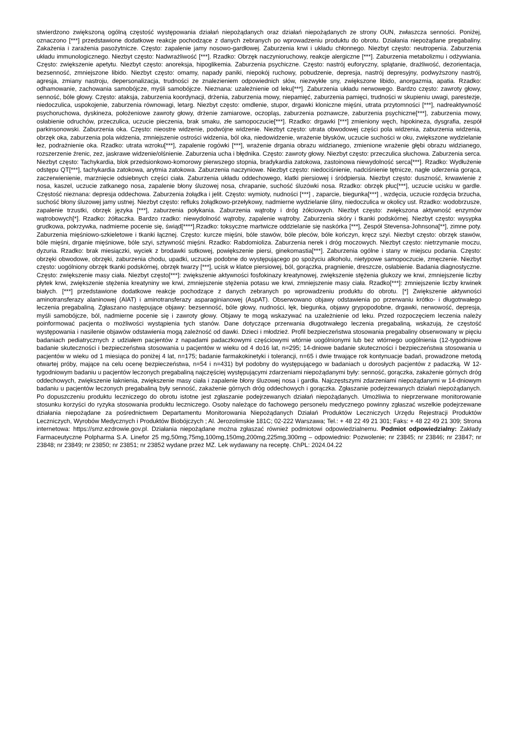stwierdzono zwiększoną ogólną częstość występowania działań niepożądanych oraz działań niepożądanych ze strony OUN, zwłaszcza senności. Poniżej, oznaczono [***] przedstawione dodatkowe reakcje pochodzące z danych zebranych po wprowadzeniu produktu do obrotu. Działania niepożądane pregabaliny. Zakażenia i zarażenia pasożytnicze. Często: zapalenie jamy nosowo-gardłowej. Zaburzenia krwi i układu chłonnego. Niezbyt często: neutropenia. Zaburzenia układu immunologicznego. Niezbyt często: Nadwrażliwość [***]. Rzadko: Obrzęk naczynioruchowy, reakcje alergiczne [***]. Zaburzenia metabolizmu i odżywiania. Często: zwiększenie apetytu. Niezbyt często: anoreksja, hipoglikemia. Zaburzenia psychiczne. Często: nastrój euforyczny, splątanie, drażliwość, dezorientacja, bezsenność, zmniejszone libido. Niezbyt często: omamy, napady paniki, niepokój ruchowy, pobudzenie, depresja, nastrój depresyjny, podwyższony nastrój, agresja, zmiany nastroju, depersonalizacja, trudności ze znalezieniem odpowiednich słów, niezwykłe sny, zwiększone libido, anorgazmia, apatia. Rzadko: odhamowanie, zachowania samobójcze, myśli samobójcze. Nieznana: uzależnienie od leku[***]. Zaburzenia układu nerwowego. Bardzo często: zawroty głowy, senność, bóle głowy. Często: ataksja, zaburzenia koordynacji, drżenia, zaburzenia mowy, niepamięć, zaburzenia pamięci, trudności w skupieniu uwagi, parestezje, niedoczulica, uspokojenie, zaburzenia równowagi, letarg. Niezbyt często: omdlenie, stupor, drgawki kloniczne mięśni, utrata przytomności [***], nadreaktywność psychoruchowa, dyskineza, położeniowe zawroty głowy, drżenie zamiarowe, oczopląs, zaburzenia poznawcze, zaburzenia psychiczne[***], zaburzenia mowy, osłabienie odruchów, przeczulica, uczucie pieczenia, brak smaku, złe samopoczucie[***]. Rzadko: drgawki [***] zmieniony węch, hipokineza, dysgrafia, zespół parkinsonowski. Zaburzenia oka. Często: nieostre widzenie, podwójne widzenie. Niezbyt często: utrata obwodowej części pola widzenia, zaburzenia widzenia, obrzęk oka, zaburzenia pola widzenia, zmniejszenie ostrości widzenia, ból oka, niedowidzenie, wrażenie błysków, uczucie suchości w oku, zwiększone wydzielanie łez, podrażnienie oka. Rzadko: utrata wzroku[***], zapalenie rogówki [***], wrażenie drgania obrazu widzianego, zmienione wrażenie głębi obrazu widzianego, rozszerzenie źrenic, zez, jaskrawe widzenie/olśnienie. Zaburzenia ucha i błędnika. Często: zawroty głowy. Niezbyt często: przeczulica słuchowa. Zaburzenia serca. Niezbyt często: Tachykardia, blok przedsionkowo-komorowy pierwszego stopnia, bradykardia zatokowa, zastoinowa niewydolność serca[***]. Rzadko: Wydłużenie odstępu QT[***], tachykardia zatokowa, arytmia zatokowa. Zaburzenia naczyniowe. Niezbyt często: niedociśnienie, nadciśnienie tętnicze, nagłe uderzenia gorąca, zaczerwienienie, marznięcie odsiebnych części ciała. Zaburzenia układu oddechowego, klatki piersiowej i śródpiersia. Niezbyt często: duszność, krwawienie z nosa, kaszel, uczucie zatkanego nosa, zapalenie błony śluzowej nosa, chrapanie, suchość śluzówki nosa. Rzadko: obrzęk płuc[***], uczucie ucisku w gardle. Częstość nieznana: depresja oddechowa. Zaburzenia żołądka i jelit. Często: wymioty, nudności [***] , zaparcie, biegunka[***] , wzdęcia, uczucie rozdęcia brzucha, suchość błony śluzowej jamy ustnej. Niezbyt często: refluks żołądkowo-przełykowy, nadmierne wydzielanie śliny, niedoczulica w okolicy ust. Rzadko: wodobrzusze, zapalenie trzustki, obrzęk języka [***], zaburzenia połykania. Zaburzenia wątroby i dróg żółciowych. Niezbyt często: zwiększona aktywność enzymów wątrobowych[*]. Rzadko: żółtaczka. Bardzo rzadko: niewydolność wątroby, zapalenie wątroby. Zaburzenia skóry i tkanki podskórnej. Niezbyt często: wysypka grudkowa, pokrzywka, nadmierne pocenie się, świąd[****].Rzadko: toksyczne martwicze oddzielanie się naskórka [***], Zespół Stevensa-Johnsona[**], zimne poty. Zaburzenia mięśniowo-szkieletowe i tkanki łącznej. Często: kurcze mięśni, bóle stawów, bóle pleców, bóle kończyn, kręcz szyi. Niezbyt często: obrzęk stawów, bóle mięśni, drganie mięśniowe, bóle szyi, sztywność mięśni. Rzadko: Rabdomioliza. Zaburzenia nerek i dróg moczowych. Niezbyt często: nietrzymanie moczu, dyzuria. Rzadko: brak miesiączki, wyciek z brodawki sutkowej, powiększenie piersi, ginekomastia[***]. Zaburzenia ogólne i stany w miejscu podania. Często: obrzęki obwodowe, obrzęki, zaburzenia chodu, upadki, uczucie podobne do występującego po spożyciu alkoholu, nietypowe samopoczucie, zmęczenie. Niezbyt często: uogólniony obrzęk tkanki podskórnej, obrzęk twarzy [***], ucisk w klatce piersiowej, ból, gorączka, pragnienie, dreszcze, osłabienie. Badania diagnostyczne. Często: zwiększenie masy ciała. Niezbyt często[***]: zwiększenie aktywności fosfokinazy kreatynowej, zwiększenie stężenia glukozy we krwi, zmniejszenie liczby płytek krwi, zwiększenie stężenia kreatyniny we krwi, zmniejszenie stężenia potasu we krwi, zmniejszenie masy ciała. Rzadko[***]: zmniejszenie liczby krwinek białych. [***] przedstawione dodatkowe reakcje pochodzące z danych zebranych po wprowadzeniu produktu do obrotu. [*] Zwiększenie aktywności aminotransferazy alaninowej (AlAT) i aminotransferazy asparaginianowej (AspAT). Obserwowano objawy odstawienia po przerwaniu krótko- i długotrwałego leczenia pregabaliną. Zgłaszano następujące objawy: bezsenność, bóle głowy, nudności, lęk, biegunka, objawy grypopodobne, drgawki, nerwowość, depresja, myśli samobójcze, ból, nadmierne pocenie się i zawroty głowy. Objawy te mogą wskazywać na uzależnienie od leku. Przed rozpoczęciem leczenia należy poinformować pacjenta o możliwości wystąpienia tych stanów. Dane dotyczące przerwania długotrwałego leczenia pregabaliną, wskazują, że częstość występowania i nasilenie objawów odstawienia mogą zależność od dawki. Dzieci i młodzież. Profil bezpieczeństwa stosowania pregabaliny obserwowany w pięciu badaniach pediatrycznych z udziałem pacjentów z napadami padaczkowymi częściowymi wtórnie uogólnionymi lub bez wtórnego uogólnienia (12-tygodniowe badanie skuteczności i bezpieczeństwa stosowania u pacjentów w wieku od 4 do16 lat, n=295; 14-dniowe badanie skuteczności i bezpieczeństwa stosowania u pacjentów w wieku od 1 miesiąca do poniżej 4 lat, n=175; badanie farmakokinetyki i tolerancji, n=65 i dwie trwające rok kontynuacje badań, prowadzone metodą otwartej próby, mające na celu ocenę bezpieczeństwa, n=54 i n=431) był podobny do występującego w badaniach u dorosłych pacjentów z padaczką. W 12-tygodniowym badaniu u pacjentów leczonych pregabaliną najczęściej występującymi zdarzeniami niepożądanymi były: senność, gorączka, zakażenie górnych dróg oddechowych, zwiększenie łaknienia, zwiększenie masy ciała i zapalenie błony śluzowej nosa i gardła. Najczęstszymi zdarzeniami niepożądanymi w 14-dniowym badaniu u pacjentów leczonych pregabaliną były senność, zakażenie górnych dróg oddechowych i gorączka. Zgłaszanie podejrzewanych działań niepożądanych. Po dopuszczeniu produktu leczniczego do obrotu istotne jest zgłaszanie podejrzewanych działań niepożądanych. Umożliwia to nieprzerwane monitorowanie stosunku korzyści do ryzyka stosowania produktu leczniczego. Osoby należące do fachowego personelu medycznego powinny zgłaszać wszelkie podejrzewane działania niepożądane za pośrednictwem Departamentu Monitorowania Niepożądanych Działań Produktów Leczniczych Urzędu Rejestracji Produktów Leczniczych, Wyrobów Medycznych i Produktów Biobójczych ; Al. Jerozolimskie 181C; 02-222 Warszawa; Tel.: + 48 22 49 21 301; Faks: + 48 22 49 21 309; Strona internetowa: https://smz.ezdrowie.gov.pl. Działania niepożądane można zgłaszać również podmiotowi odpowiedzialnemu. Podmiot odpowiedzialny: Zakłady Farmaceutyczne Polpharma S.A. Linefor 25 mg,50mg,75mg,100mg,150mg,200mg,225mg,300mg – odpowiednio: Pozwolenie; nr 23845; nr 23846; nr 23847; nr 23848; nr 23849; nr 23850; nr 23851; nr 23852 wydane przez MZ. Lek wydawany na receptę. ChPL: 2024.04.22